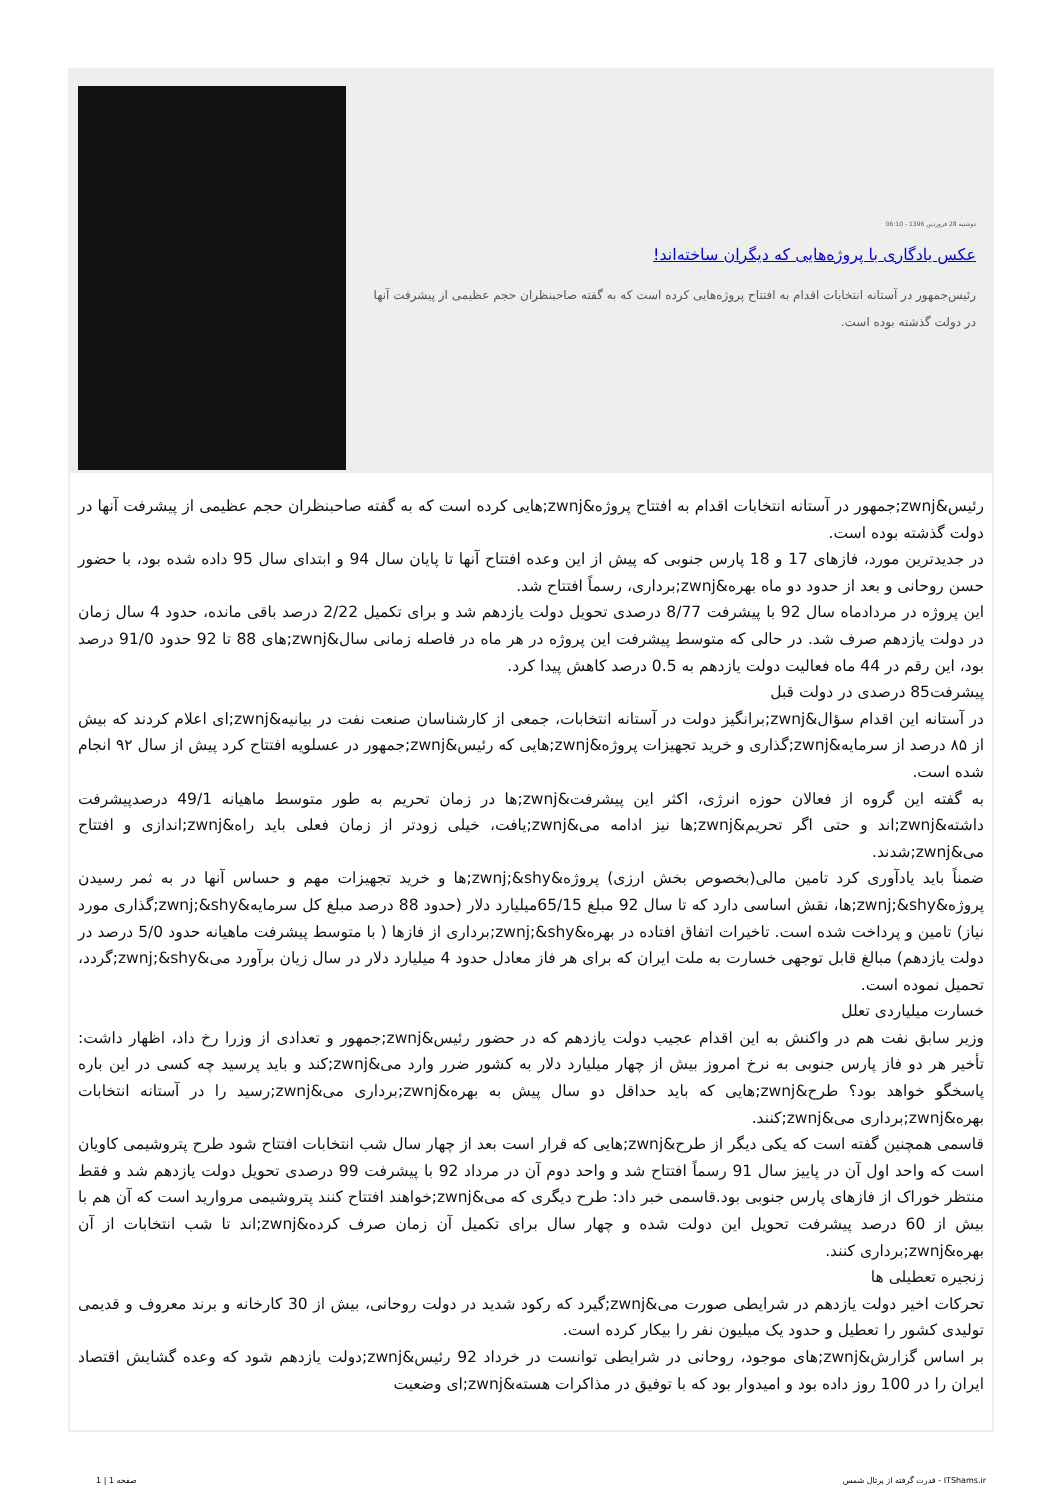دوشنبه 28 فروردین 1396 - 06:10
عکس یادگاری با پروژه‌هایی که دیگران ساخته‌اند!
رئیس‌جمهور در آستانه انتخابات اقدام به افتتاح پروژه‌هایی کرده است که به گفته صاحبنظران حجم عظیمی از پیشرفت آنها در دولت گذشته بوده است.
رئیس&zwnj;جمهور در آستانه انتخابات اقدام به افتتاح پروژه&zwnj;هایی کرده است که به گفته صاحبنظران حجم عظیمی از پیشرفت آنها در دولت گذشته بوده است.
در جدیدترین مورد، فازهای 17 و 18 پارس جنوبی که پیش از این وعده افتتاح آنها تا پایان سال 94 و ابتدای سال 95 داده شده بود، با حضور حسن روحانی و بعد از حدود دو ماه بهره&zwnj;برداری، رسماً افتتاح شد.
این پروژه در مردادماه سال 92 با پیشرفت 8/77 درصدی تحویل دولت یازدهم شد و برای تکمیل 2/22 درصد باقی مانده، حدود 4 سال زمان در دولت یازدهم صرف شد. در حالی که متوسط پیشرفت این پروژه در هر ماه در فاصله زمانی سال&zwnj;های 88 تا 92 حدود 91/0 درصد بود، این رقم در 44 ماه فعالیت دولت یازدهم به 0.5 درصد کاهش پیدا کرد.
پیشرفت85 درصدی در دولت قبل
در آستانه این اقدام سؤال&zwnj;برانگیز دولت در آستانه انتخابات، جمعی از کارشناسان صنعت نفت در بیانیه&zwnj;ای اعلام کردند که بیش از ۸۵ درصد از سرمایه&zwnj;گذاری و خرید تجهیزات پروژه&zwnj;هایی که رئیس&zwnj;جمهور در عسلویه افتتاح کرد پیش از سال ۹۲ انجام شده است.
به گفته این گروه از فعالان حوزه انرژی، اکثر این پیشرفت&zwnj;ها در زمان تحریم به طور متوسط ماهیانه 49/1 درصدپیشرفت داشته&zwnj;اند و حتی اگر تحریم&zwnj;ها نیز ادامه می&zwnj;یافت، خیلی زودتر از زمان فعلی باید راه&zwnj;اندازی و افتتاح می&zwnj;شدند.
ضمناً باید یادآوری کرد تامین مالی(بخصوص بخش ارزی) پروژه&zwnj;&shy;ها و خرید تجهیزات مهم و حساس آنها در به ثمر رسیدن پروژه&zwnj;&shy;ها، نقش اساسی دارد که تا سال 92 مبلغ 65/15میلیارد دلار (حدود 88 درصد مبلغ کل سرمایه&zwnj;&shy;گذاری مورد نیاز) تامین و پرداخت شده است. تاخیرات اتفاق افتاده در بهره&zwnj;&shy;برداری از فازها ( با متوسط پیشرفت ماهیانه حدود 5/0 درصد در دولت یازدهم) مبالغ قابل توجهی خسارت به ملت ایران که برای هر فاز معادل حدود 4 میلیارد دلار در سال زیان برآورد می&zwnj;&shy;گردد، تحمیل نموده است.
خسارت میلیاردی تعلل
وزیر سابق نفت هم در واکنش به این اقدام عجیب دولت یازدهم که در حضور رئیس&zwnj;جمهور و تعدادی از وزرا رخ داد، اظهار داشت: تأخیر هر دو فاز پارس جنوبی به نرخ امروز بیش از چهار میلیارد دلار به کشور ضرر وارد می&zwnj;کند و باید پرسید چه کسی در این باره پاسخگو خواهد بود؟ طرح&zwnj;هایی که باید حداقل دو سال پیش به بهره&zwnj;برداری می&zwnj;رسید را در آستانه انتخابات بهره&zwnj;برداری می&zwnj;کنند.
قاسمی همچنین گفته است که یکی دیگر از طرح&zwnj;هایی که قرار است بعد از چهار سال شب انتخابات افتتاح شود طرح پتروشیمی کاویان است که واحد اول آن در پاییز سال 91 رسماً افتتاح شد و واحد دوم آن در مرداد 92 با پیشرفت 99 درصدی تحویل دولت یازدهم شد و فقط منتظر خوراک از فازهای پارس جنوبی بود.قاسمی خبر داد: طرح دیگری که می&zwnj;خواهند افتتاح کنند پتروشیمی مروارید است که آن هم با بیش از 60 درصد پیشرفت تحویل این دولت شده و چهار سال برای تکمیل آن زمان صرف کرده&zwnj;اند تا شب انتخابات از آن بهره&zwnj;برداری کنند.
زنجیره تعطیلی ها
تحرکات اخیر دولت یازدهم در شرایطی صورت می&zwnj;گیرد که رکود شدید در دولت روحانی، بیش از 30 کارخانه و برند معروف و قدیمی تولیدی کشور را تعطیل و حدود یک میلیون نفر را بیکار کرده است.
بر اساس گزارش&zwnj;های موجود، روحانی در شرایطی توانست در خرداد 92 رئیس&zwnj;دولت یازدهم شود که وعده گشایش اقتصاد ایران را در 100 روز داده بود و امیدوار بود که با توفیق در مذاکرات هسته&zwnj;ای وضعیت
صفحه 1 | 1 قدرت گرفته از پرتال شمس - ITShams.ir